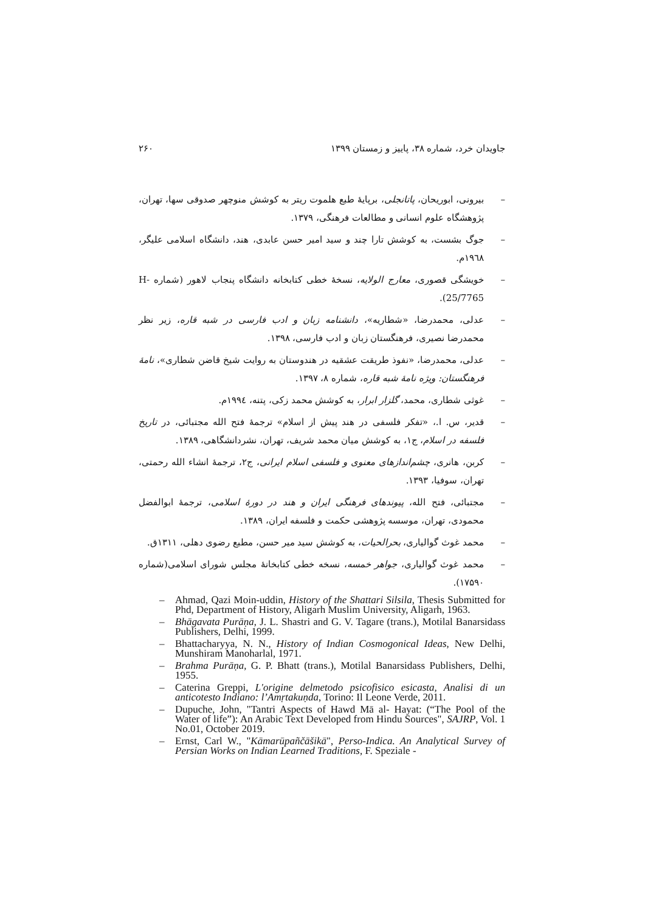جاویدان خرد، شماره ۳۸، پاییز و زمستان ۱۳۹۹ ۲۶۰
– بیرونی، ابوریحان، پاتانجلی، برپایهٔ طبع هلموت ریتر به کوشش منوچهر صدوقی سها، تهران، پژوهشگاه علوم انسانی و مطالعات فرهنگی، ۱۳۷۹.
– جوگ بشست، به کوشش تارا چند و سید امیر حسن عابدی، هند، دانشگاه اسلامی علیگر، ۱۹٦۸م.
– خویشگی قصوری، معارج الولایه، نسخهٔ خطی کتابخانه دانشگاه پنجاب لاهور (شماره H-25/7765).
– عدلی، محمدرضا، «شطاریه»، دانشنامه زبان و ادب فارسی در شبه قاره، زیر نظر محمدرضا نصیری، فرهنگستان زبان و ادب فارسی، ۱۳۹۸.
– عدلی، محمدرضا، «نفوذ طریقت عشقیه در هندوستان به روایت شیخ قاضن شطاری»، نامهٔ فرهنگستان: ویژه نامهٔ شبه قاره، شماره ۸، ۱۳۹۷.
– غوثی شطاری، محمد، گلزار ابرار، به کوشش محمد زکی، پتنه، ۱۹۹٤م.
– قدیر، س. ا.، «تفکر فلسفی در هند پیش از اسلام» ترجمهٔ فتح الله مجتبائی، در تاریخ فلسفه در اسلام، ج۱، به کوشش میان محمد شریف، تهران، نشردانشگاهی، ۱۳۸۹.
– کربن، هانری، چشم‌اندازهای معنوی و فلسفی اسلام ایرانی، ج۲، ترجمهٔ انشاء الله رحمتی، تهران، سوفیا، ۱۳۹۳.
– مجتبائی، فتح الله، پیوندهای فرهنگی ایران و هند در دورهٔ اسلامی، ترجمهٔ ابوالفضل محمودی، تهران، موسسه پژوهشی حکمت و فلسفه ایران، ۱۳۸۹.
– محمد غوث گوالیاری، بحرالحیات، به کوشش سید میر حسن، مطبع رضوی دهلی، ۱۳۱۱ق.
– محمد غوث گوالیاری، جواهر خمسه، نسخه خطی کتابخانهٔ مجلس شورای اسلامی(شماره ۱۷۵۹۰).
– Ahmad, Qazi Moin-uddin, History of the Shattari Silsila, Thesis Submitted for Phd, Department of History, Aligarh Muslim University, Aligarh, 1963.
– Bhāgavata Purāṇa, J. L. Shastri and G. V. Tagare (trans.), Motilal Banarsidass Publishers, Delhi, 1999.
– Bhattacharyya, N. N., History of Indian Cosmogonical Ideas, New Delhi, Munshiram Manoharlal, 1971.
– Brahma Purāṇa, G. P. Bhatt (trans.), Motilal Banarsidass Publishers, Delhi, 1955.
– Caterina Greppi, L'origine delmetodo psicofisico esicasta, Analisi di un anticotesto Indiano: l’Amṛtakuṇda, Torino: Il Leone Verde, 2011.
– Dupuche, John, "Tantri Aspects of Hawd Mā al- Hayat: (“The Pool of the Water of life”): An Arabic Text Developed from Hindu Sources", SAJRP, Vol. 1 No.01, October 2019.
– Ernst, Carl W., "Kāmarūpañčāšikā", Perso-Indica. An Analytical Survey of Persian Works on Indian Learned Traditions, F. Speziale -